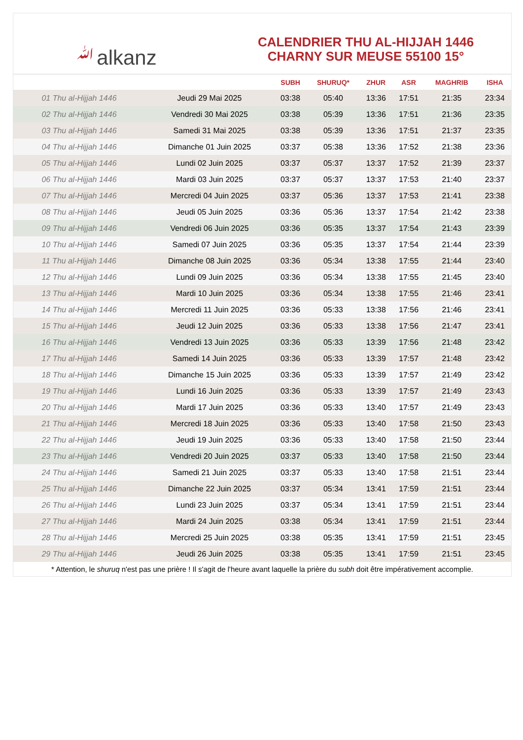ﷲalkanz
CALENDRIER THU AL-HIJJAH 1446
CHARNY SUR MEUSE 55100 15°
| | | SUBH | SHURUQ* | ZHUR | ASR | MAGHRIB | ISHA |
| --- | --- | --- | --- | --- | --- | --- | --- |
| 01 Thu al-Hijjah 1446 | Jeudi 29 Mai 2025 | 03:38 | 05:40 | 13:36 | 17:51 | 21:35 | 23:34 |
| 02 Thu al-Hijjah 1446 | Vendredi 30 Mai 2025 | 03:38 | 05:39 | 13:36 | 17:51 | 21:36 | 23:35 |
| 03 Thu al-Hijjah 1446 | Samedi 31 Mai 2025 | 03:38 | 05:39 | 13:36 | 17:51 | 21:37 | 23:35 |
| 04 Thu al-Hijjah 1446 | Dimanche 01 Juin 2025 | 03:37 | 05:38 | 13:36 | 17:52 | 21:38 | 23:36 |
| 05 Thu al-Hijjah 1446 | Lundi 02 Juin 2025 | 03:37 | 05:37 | 13:37 | 17:52 | 21:39 | 23:37 |
| 06 Thu al-Hijjah 1446 | Mardi 03 Juin 2025 | 03:37 | 05:37 | 13:37 | 17:53 | 21:40 | 23:37 |
| 07 Thu al-Hijjah 1446 | Mercredi 04 Juin 2025 | 03:37 | 05:36 | 13:37 | 17:53 | 21:41 | 23:38 |
| 08 Thu al-Hijjah 1446 | Jeudi 05 Juin 2025 | 03:36 | 05:36 | 13:37 | 17:54 | 21:42 | 23:38 |
| 09 Thu al-Hijjah 1446 | Vendredi 06 Juin 2025 | 03:36 | 05:35 | 13:37 | 17:54 | 21:43 | 23:39 |
| 10 Thu al-Hijjah 1446 | Samedi 07 Juin 2025 | 03:36 | 05:35 | 13:37 | 17:54 | 21:44 | 23:39 |
| 11 Thu al-Hijjah 1446 | Dimanche 08 Juin 2025 | 03:36 | 05:34 | 13:38 | 17:55 | 21:44 | 23:40 |
| 12 Thu al-Hijjah 1446 | Lundi 09 Juin 2025 | 03:36 | 05:34 | 13:38 | 17:55 | 21:45 | 23:40 |
| 13 Thu al-Hijjah 1446 | Mardi 10 Juin 2025 | 03:36 | 05:34 | 13:38 | 17:55 | 21:46 | 23:41 |
| 14 Thu al-Hijjah 1446 | Mercredi 11 Juin 2025 | 03:36 | 05:33 | 13:38 | 17:56 | 21:46 | 23:41 |
| 15 Thu al-Hijjah 1446 | Jeudi 12 Juin 2025 | 03:36 | 05:33 | 13:38 | 17:56 | 21:47 | 23:41 |
| 16 Thu al-Hijjah 1446 | Vendredi 13 Juin 2025 | 03:36 | 05:33 | 13:39 | 17:56 | 21:48 | 23:42 |
| 17 Thu al-Hijjah 1446 | Samedi 14 Juin 2025 | 03:36 | 05:33 | 13:39 | 17:57 | 21:48 | 23:42 |
| 18 Thu al-Hijjah 1446 | Dimanche 15 Juin 2025 | 03:36 | 05:33 | 13:39 | 17:57 | 21:49 | 23:42 |
| 19 Thu al-Hijjah 1446 | Lundi 16 Juin 2025 | 03:36 | 05:33 | 13:39 | 17:57 | 21:49 | 23:43 |
| 20 Thu al-Hijjah 1446 | Mardi 17 Juin 2025 | 03:36 | 05:33 | 13:40 | 17:57 | 21:49 | 23:43 |
| 21 Thu al-Hijjah 1446 | Mercredi 18 Juin 2025 | 03:36 | 05:33 | 13:40 | 17:58 | 21:50 | 23:43 |
| 22 Thu al-Hijjah 1446 | Jeudi 19 Juin 2025 | 03:36 | 05:33 | 13:40 | 17:58 | 21:50 | 23:44 |
| 23 Thu al-Hijjah 1446 | Vendredi 20 Juin 2025 | 03:37 | 05:33 | 13:40 | 17:58 | 21:50 | 23:44 |
| 24 Thu al-Hijjah 1446 | Samedi 21 Juin 2025 | 03:37 | 05:33 | 13:40 | 17:58 | 21:51 | 23:44 |
| 25 Thu al-Hijjah 1446 | Dimanche 22 Juin 2025 | 03:37 | 05:34 | 13:41 | 17:59 | 21:51 | 23:44 |
| 26 Thu al-Hijjah 1446 | Lundi 23 Juin 2025 | 03:37 | 05:34 | 13:41 | 17:59 | 21:51 | 23:44 |
| 27 Thu al-Hijjah 1446 | Mardi 24 Juin 2025 | 03:38 | 05:34 | 13:41 | 17:59 | 21:51 | 23:44 |
| 28 Thu al-Hijjah 1446 | Mercredi 25 Juin 2025 | 03:38 | 05:35 | 13:41 | 17:59 | 21:51 | 23:45 |
| 29 Thu al-Hijjah 1446 | Jeudi 26 Juin 2025 | 03:38 | 05:35 | 13:41 | 17:59 | 21:51 | 23:45 |
* Attention, le shuruq n'est pas une prière ! Il s'agit de l'heure avant laquelle la prière du subh doit être impérativement accomplie.